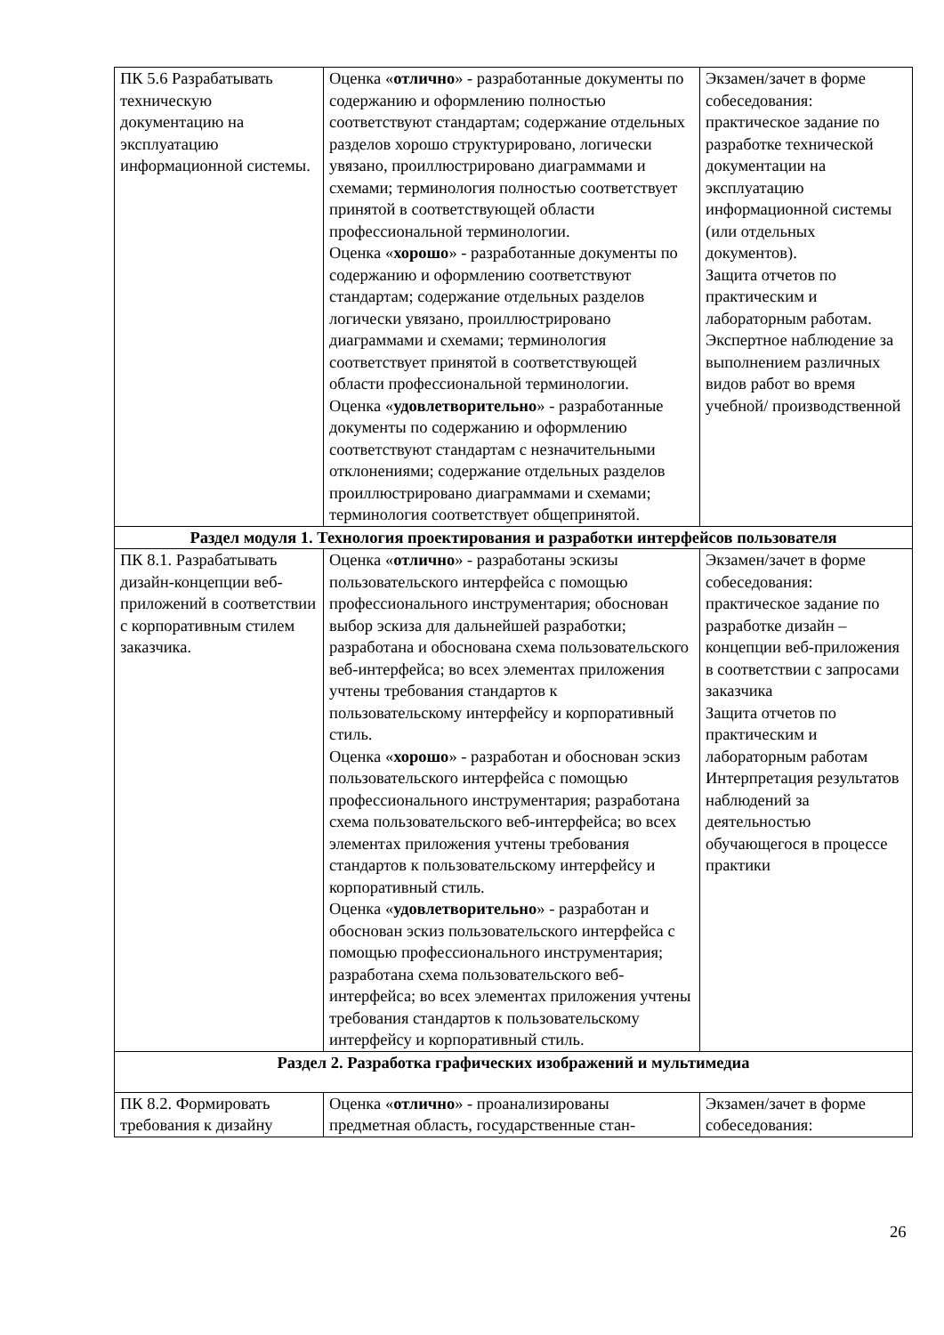| ПК 5.6 Разрабатывать техническую документацию на эксплуатацию информационной системы. | Оценка « отлично » - разработанные документы по содержанию и оформлению полностью соответствуют стандартам; содержание отдельных разделов хорошо структурировано, логически увязано, проиллюстрировано диаграммами и схемами; терминология полностью соответствует принятой в соответствующей области профессиональной терминологии. Оценка « хорошо » - разработанные документы по содержанию и оформлению соответствуют стандартам; содержание отдельных разделов логически увязано, проиллюстрировано диаграммами и схемами; терминология соответствует принятой в соответствующей области профессиональной терминологии. Оценка « удовлетворительно » - разработанные документы по содержанию и оформлению соответствуют стандартам с незначительными отклонениями; содержание отдельных разделов проиллюстрировано диаграммами и схемами; терминология соответствует общепринятой. | Экзамен/зачет в форме собеседования: практическое задание по разработке технической документации на эксплуатацию информационной системы (или отдельных документов). Защита отчетов по практическим и лабораторным работам. Экспертное наблюдение за выполнением различных видов работ во время учебной/ производственной |
| Раздел модуля 1. Технология проектирования и разработки интерфейсов пользователя | | |
| ПК 8.1. Разрабатывать дизайн-концепции веб-приложений в соответствии с корпоративным стилем заказчика. | Оценка « отлично » - разработаны эскизы пользовательского интерфейса с помощью профессионального инструментария; обоснован выбор эскиза для дальнейшей разработки; разработана и обоснована схема пользовательского веб-интерфейса; во всех элементах приложения учтены требования стандартов к пользовательскому интерфейсу и корпоративный стиль. Оценка « хорошо » - разработан и обоснован эскиз пользовательского интерфейса с помощью профессионального инструментария; разработана схема пользовательского веб-интерфейса; во всех элементах приложения учтены требования стандартов к пользовательскому интерфейсу и корпоративный стиль. Оценка « удовлетворительно » - разработан и обоснован эскиз пользовательского интерфейса с помощью профессионального инструментария; разработана схема пользовательского веб-интерфейса; во всех элементах приложения учтены требования стандартов к пользовательскому интерфейсу и корпоративный стиль. | Экзамен/зачет в форме собеседования: практическое задание по разработке дизайн – концепции веб-приложения в соответствии с запросами заказчика Защита отчетов по практическим и лабораторным работам Интерпретация результатов наблюдений за деятельностью обучающегося в процессе практики |
| Раздел 2. Разработка графических изображений и мультимедиа | | |
| ПК 8.2. Формировать требования к дизайну | Оценка « отлично » - проанализированы предметная область, государственные стан- | Экзамен/зачет в форме собеседования: |
26